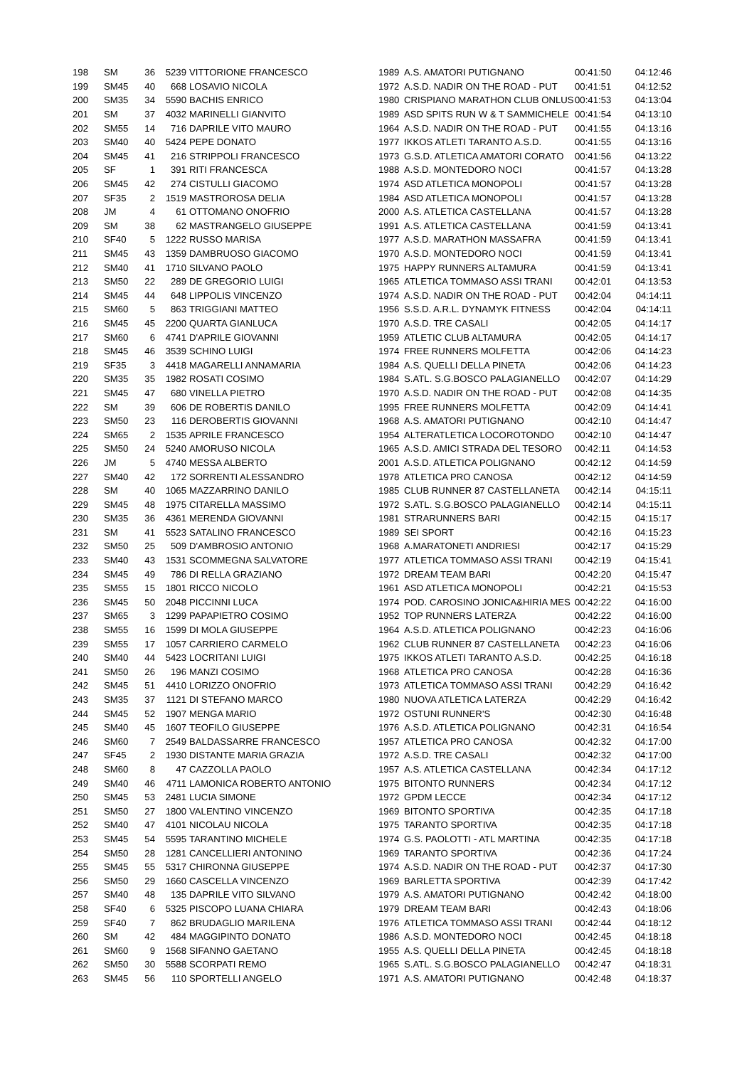| 198 | SM | 36 | 5239 | VITTORIONE FRANCESCO | 1989 | A.S. AMATORI PUTIGNANO | 00:41:50 | 04:12:46 |
| 199 | SM45 | 40 | 668 | LOSAVIO NICOLA | 1972 | A.S.D. NADIR ON THE ROAD - PUT | 00:41:51 | 04:12:52 |
| 200 | SM35 | 34 | 5590 | BACHIS ENRICO | 1980 | CRISPIANO MARATHON CLUB ONLUS | 00:41:53 | 04:13:04 |
| 201 | SM | 37 | 4032 | MARINELLI GIANVITO | 1989 | ASD SPITS RUN W & T SAMMICHELE | 00:41:54 | 04:13:10 |
| 202 | SM55 | 14 | 716 | DAPRILE VITO MAURO | 1964 | A.S.D. NADIR ON THE ROAD - PUT | 00:41:55 | 04:13:16 |
| 203 | SM40 | 40 | 5424 | PEPE DONATO | 1977 | IKKOS ATLETI TARANTO A.S.D. | 00:41:55 | 04:13:16 |
| 204 | SM45 | 41 | 216 | STRIPPOLI FRANCESCO | 1973 | G.S.D. ATLETICA AMATORI CORATO | 00:41:56 | 04:13:22 |
| 205 | SF | 1 | 391 | RITI FRANCESCA | 1988 | A.S.D. MONTEDORO NOCI | 00:41:57 | 04:13:28 |
| 206 | SM45 | 42 | 274 | CISTULLI GIACOMO | 1974 | ASD ATLETICA MONOPOLI | 00:41:57 | 04:13:28 |
| 207 | SF35 | 2 | 1519 | MASTROROSA DELIA | 1984 | ASD ATLETICA MONOPOLI | 00:41:57 | 04:13:28 |
| 208 | JM | 4 | 61 | OTTOMANO ONOFRIO | 2000 | A.S. ATLETICA CASTELLANA | 00:41:57 | 04:13:28 |
| 209 | SM | 38 | 62 | MASTRANGELO GIUSEPPE | 1991 | A.S. ATLETICA CASTELLANA | 00:41:59 | 04:13:41 |
| 210 | SF40 | 5 | 1222 | RUSSO MARISA | 1977 | A.S.D. MARATHON MASSAFRA | 00:41:59 | 04:13:41 |
| 211 | SM45 | 43 | 1359 | DAMBRUOSO GIACOMO | 1970 | A.S.D. MONTEDORO NOCI | 00:41:59 | 04:13:41 |
| 212 | SM40 | 41 | 1710 | SILVANO PAOLO | 1975 | HAPPY RUNNERS ALTAMURA | 00:41:59 | 04:13:41 |
| 213 | SM50 | 22 | 289 | DE GREGORIO LUIGI | 1965 | ATLETICA TOMMASO ASSI TRANI | 00:42:01 | 04:13:53 |
| 214 | SM45 | 44 | 648 | LIPPOLIS VINCENZO | 1974 | A.S.D. NADIR ON THE ROAD - PUT | 00:42:04 | 04:14:11 |
| 215 | SM60 | 5 | 863 | TRIGGIANI MATTEO | 1956 | S.S.D. A.R.L. DYNAMYK FITNESS | 00:42:04 | 04:14:11 |
| 216 | SM45 | 45 | 2200 | QUARTA GIANLUCA | 1970 | A.S.D. TRE CASALI | 00:42:05 | 04:14:17 |
| 217 | SM60 | 6 | 4741 | D'APRILE GIOVANNI | 1959 | ATLETIC CLUB ALTAMURA | 00:42:05 | 04:14:17 |
| 218 | SM45 | 46 | 3539 | SCHINO LUIGI | 1974 | FREE RUNNERS MOLFETTA | 00:42:06 | 04:14:23 |
| 219 | SF35 | 3 | 4418 | MAGARELLI ANNAMARIA | 1984 | A.S. QUELLI DELLA PINETA | 00:42:06 | 04:14:23 |
| 220 | SM35 | 35 | 1982 | ROSATI COSIMO | 1984 | S.ATL. S.G.BOSCO PALAGIANELLO | 00:42:07 | 04:14:29 |
| 221 | SM45 | 47 | 680 | VINELLA PIETRO | 1970 | A.S.D. NADIR ON THE ROAD - PUT | 00:42:08 | 04:14:35 |
| 222 | SM | 39 | 606 | DE ROBERTIS DANILO | 1995 | FREE RUNNERS MOLFETTA | 00:42:09 | 04:14:41 |
| 223 | SM50 | 23 | 116 | DEROBERTIS GIOVANNI | 1968 | A.S. AMATORI PUTIGNANO | 00:42:10 | 04:14:47 |
| 224 | SM65 | 2 | 1535 | APRILE FRANCESCO | 1954 | ALTERATLETICA LOCOROTONDO | 00:42:10 | 04:14:47 |
| 225 | SM50 | 24 | 5240 | AMORUSO NICOLA | 1965 | A.S.D. AMICI STRADA DEL TESORO | 00:42:11 | 04:14:53 |
| 226 | JM | 5 | 4740 | MESSA ALBERTO | 2001 | A.S.D. ATLETICA POLIGNANO | 00:42:12 | 04:14:59 |
| 227 | SM40 | 42 | 172 | SORRENTI ALESSANDRO | 1978 | ATLETICA PRO CANOSA | 00:42:12 | 04:14:59 |
| 228 | SM | 40 | 1065 | MAZZARRINO DANILO | 1985 | CLUB RUNNER 87 CASTELLANETA | 00:42:14 | 04:15:11 |
| 229 | SM45 | 48 | 1975 | CITARELLA MASSIMO | 1972 | S.ATL. S.G.BOSCO PALAGIANELLO | 00:42:14 | 04:15:11 |
| 230 | SM35 | 36 | 4361 | MERENDA GIOVANNI | 1981 | STRARUNNERS BARI | 00:42:15 | 04:15:17 |
| 231 | SM | 41 | 5523 | SATALINO FRANCESCO | 1989 | SEI SPORT | 00:42:16 | 04:15:23 |
| 232 | SM50 | 25 | 509 | D'AMBROSIO ANTONIO | 1968 | A.MARATONETI ANDRIESI | 00:42:17 | 04:15:29 |
| 233 | SM40 | 43 | 1531 | SCOMMEGNA SALVATORE | 1977 | ATLETICA TOMMASO ASSI TRANI | 00:42:19 | 04:15:41 |
| 234 | SM45 | 49 | 786 | DI RELLA GRAZIANO | 1972 | DREAM TEAM BARI | 00:42:20 | 04:15:47 |
| 235 | SM55 | 15 | 1801 | RICCO NICOLO | 1961 | ASD ATLETICA MONOPOLI | 00:42:21 | 04:15:53 |
| 236 | SM45 | 50 | 2048 | PICCINNI LUCA | 1974 | POD. CAROSINO JONICA&HIRIA MES | 00:42:22 | 04:16:00 |
| 237 | SM65 | 3 | 1299 | PAPAPIETRO COSIMO | 1952 | TOP RUNNERS LATERZA | 00:42:22 | 04:16:00 |
| 238 | SM55 | 16 | 1599 | DI MOLA GIUSEPPE | 1964 | A.S.D. ATLETICA POLIGNANO | 00:42:23 | 04:16:06 |
| 239 | SM55 | 17 | 1057 | CARRIERO CARMELO | 1962 | CLUB RUNNER 87 CASTELLANETA | 00:42:23 | 04:16:06 |
| 240 | SM40 | 44 | 5423 | LOCRITANI LUIGI | 1975 | IKKOS ATLETI TARANTO A.S.D. | 00:42:25 | 04:16:18 |
| 241 | SM50 | 26 | 196 | MANZI COSIMO | 1968 | ATLETICA PRO CANOSA | 00:42:28 | 04:16:36 |
| 242 | SM45 | 51 | 4410 | LORIZZO ONOFRIO | 1973 | ATLETICA TOMMASO ASSI TRANI | 00:42:29 | 04:16:42 |
| 243 | SM35 | 37 | 1121 | DI STEFANO MARCO | 1980 | NUOVA ATLETICA LATERZA | 00:42:29 | 04:16:42 |
| 244 | SM45 | 52 | 1907 | MENGA MARIO | 1972 | OSTUNI RUNNER'S | 00:42:30 | 04:16:48 |
| 245 | SM40 | 45 | 1607 | TEOFILO GIUSEPPE | 1976 | A.S.D. ATLETICA POLIGNANO | 00:42:31 | 04:16:54 |
| 246 | SM60 | 7 | 2549 | BALDASSARRE FRANCESCO | 1957 | ATLETICA PRO CANOSA | 00:42:32 | 04:17:00 |
| 247 | SF45 | 2 | 1930 | DISTANTE MARIA GRAZIA | 1972 | A.S.D. TRE CASALI | 00:42:32 | 04:17:00 |
| 248 | SM60 | 8 | 47 | CAZZOLLA PAOLO | 1957 | A.S. ATLETICA CASTELLANA | 00:42:34 | 04:17:12 |
| 249 | SM40 | 46 | 4711 | LAMONICA ROBERTO ANTONIO | 1975 | BITONTO RUNNERS | 00:42:34 | 04:17:12 |
| 250 | SM45 | 53 | 2481 | LUCIA SIMONE | 1972 | GPDM LECCE | 00:42:34 | 04:17:12 |
| 251 | SM50 | 27 | 1800 | VALENTINO VINCENZO | 1969 | BITONTO SPORTIVA | 00:42:35 | 04:17:18 |
| 252 | SM40 | 47 | 4101 | NICOLAU NICOLA | 1975 | TARANTO SPORTIVA | 00:42:35 | 04:17:18 |
| 253 | SM45 | 54 | 5595 | TARANTINO MICHELE | 1974 | G.S. PAOLOTTI - ATL MARTINA | 00:42:35 | 04:17:18 |
| 254 | SM50 | 28 | 1281 | CANCELLIERI ANTONINO | 1969 | TARANTO SPORTIVA | 00:42:36 | 04:17:24 |
| 255 | SM45 | 55 | 5317 | CHIRONNA GIUSEPPE | 1974 | A.S.D. NADIR ON THE ROAD - PUT | 00:42:37 | 04:17:30 |
| 256 | SM50 | 29 | 1660 | CASCELLA VINCENZO | 1969 | BARLETTA SPORTIVA | 00:42:39 | 04:17:42 |
| 257 | SM40 | 48 | 135 | DAPRILE VITO SILVANO | 1979 | A.S. AMATORI PUTIGNANO | 00:42:42 | 04:18:00 |
| 258 | SF40 | 6 | 5325 | PISCOPO LUANA CHIARA | 1979 | DREAM TEAM BARI | 00:42:43 | 04:18:06 |
| 259 | SF40 | 7 | 862 | BRUDAGLIO MARILENA | 1976 | ATLETICA TOMMASO ASSI TRANI | 00:42:44 | 04:18:12 |
| 260 | SM | 42 | 484 | MAGGIPINTO DONATO | 1986 | A.S.D. MONTEDORO NOCI | 00:42:45 | 04:18:18 |
| 261 | SM60 | 9 | 1568 | SIFANNO GAETANO | 1955 | A.S. QUELLI DELLA PINETA | 00:42:45 | 04:18:18 |
| 262 | SM50 | 30 | 5588 | SCORPATI REMO | 1965 | S.ATL. S.G.BOSCO PALAGIANELLO | 00:42:47 | 04:18:31 |
| 263 | SM45 | 56 | 110 | SPORTELLI ANGELO | 1971 | A.S. AMATORI PUTIGNANO | 00:42:48 | 04:18:37 |